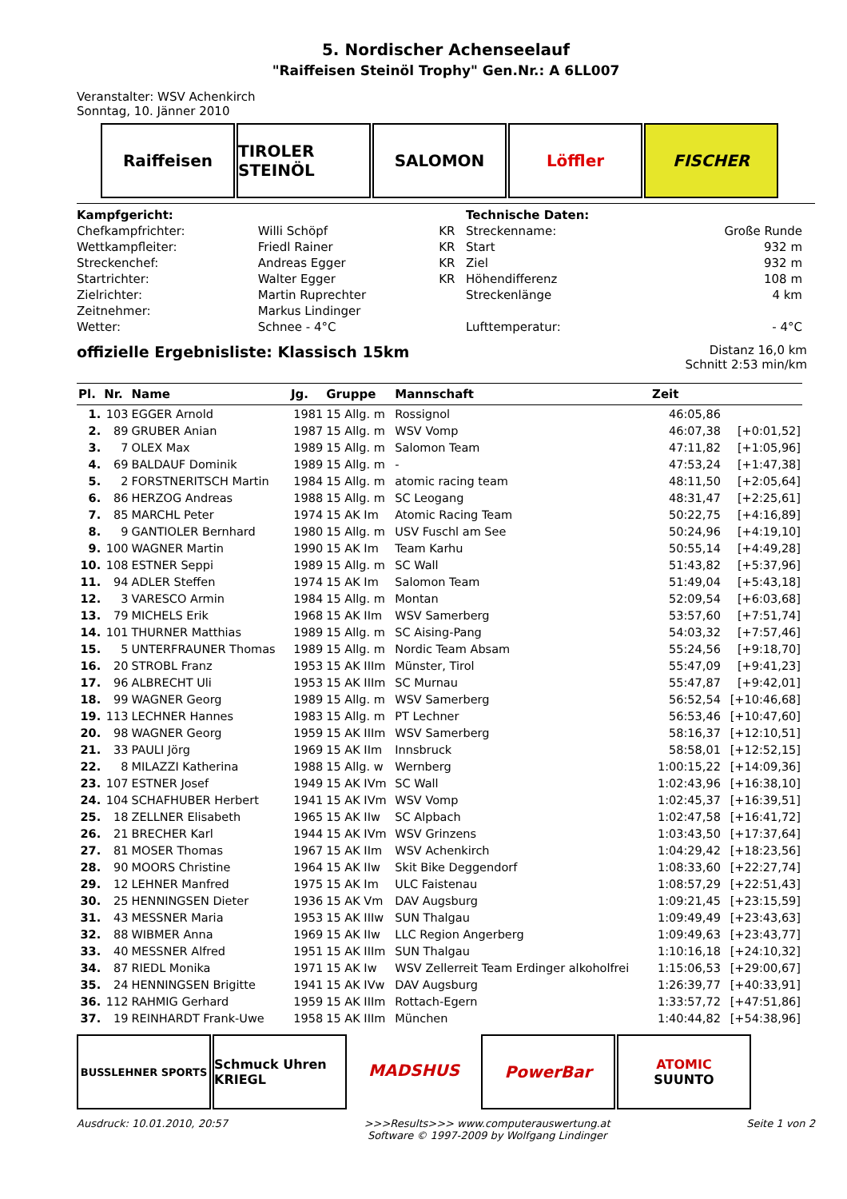5. Nordischer Achenseelauf
"Raiffeisen Steinöl Trophy" Gen.Nr.: A 6LL007
Veranstalter: WSV Achenkirch
Sonntag, 10. Jänner 2010
Raiffeisen TIROLER STEINÖL
SALOMON Löffler FISCHER
| Kampfgericht: | | | Technische Daten: | |
| Chefkampfrichter: | Willi Schöpf | KR | Streckenname: | Große Runde |
| Wettkampfleiter: | Friedl Rainer | KR | Start | 932 m |
| Streckenchef: | Andreas Egger | KR | Ziel | 932 m |
| Startrichter: | Walter Egger | KR | Höhendifferenz | 108 m |
| Zielrichter: | Martin Ruprechter | | Streckenlänge | 4 km |
| Zeitnehmer: | Markus Lindinger | | | |
| Wetter: | Schnee - 4°C | | Lufttemperatur: | - 4°C |
offizielle Ergebnisliste: Klassisch 15km
Distanz 16,0 km
Schnitt 2:53 min/km
| Pl. | Nr. | Name | Jg. | Gruppe | Mannschaft | Zeit | |
| --- | --- | --- | --- | --- | --- | --- | --- |
| 1. | 103 | EGGER Arnold | 1981 | 15 Allg. m | Rossignol | 46:05,86 | |
| 2. | 89 | GRUBER Anian | 1987 | 15 Allg. m | WSV Vomp | 46:07,38 | [+0:01,52] |
| 3. | 7 | OLEX Max | 1989 | 15 Allg. m | Salomon Team | 47:11,82 | [+1:05,96] |
| 4. | 69 | BALDAUF Dominik | 1989 | 15 Allg. m | - | 47:53,24 | [+1:47,38] |
| 5. | 2 | FORSTNERITSCH Martin | 1984 | 15 Allg. m | atomic racing team | 48:11,50 | [+2:05,64] |
| 6. | 86 | HERZOG Andreas | 1988 | 15 Allg. m | SC Leogang | 48:31,47 | [+2:25,61] |
| 7. | 85 | MARCHL Peter | 1974 | 15 AK Im | Atomic Racing Team | 50:22,75 | [+4:16,89] |
| 8. | 9 | GANTIOLER Bernhard | 1980 | 15 Allg. m | USV Fuschl am See | 50:24,96 | [+4:19,10] |
| 9. | 100 | WAGNER Martin | 1990 | 15 AK Im | Team Karhu | 50:55,14 | [+4:49,28] |
| 10. | 108 | ESTNER Seppi | 1989 | 15 Allg. m | SC Wall | 51:43,82 | [+5:37,96] |
| 11. | 94 | ADLER Steffen | 1974 | 15 AK Im | Salomon Team | 51:49,04 | [+5:43,18] |
| 12. | 3 | VARESCO Armin | 1984 | 15 Allg. m | Montan | 52:09,54 | [+6:03,68] |
| 13. | 79 | MICHELS Erik | 1968 | 15 AK IIm | WSV Samerberg | 53:57,60 | [+7:51,74] |
| 14. | 101 | THURNER Matthias | 1989 | 15 Allg. m | SC Aising-Pang | 54:03,32 | [+7:57,46] |
| 15. | 5 | UNTERFRAUNER Thomas | 1989 | 15 Allg. m | Nordic Team Absam | 55:24,56 | [+9:18,70] |
| 16. | 20 | STROBL Franz | 1953 | 15 AK IIIm | Münster, Tirol | 55:47,09 | [+9:41,23] |
| 17. | 96 | ALBRECHT Uli | 1953 | 15 AK IIIm | SC Murnau | 55:47,87 | [+9:42,01] |
| 18. | 99 | WAGNER Georg | 1989 | 15 Allg. m | WSV Samerberg | 56:52,54 | [+10:46,68] |
| 19. | 113 | LECHNER Hannes | 1983 | 15 Allg. m | PT Lechner | 56:53,46 | [+10:47,60] |
| 20. | 98 | WAGNER Georg | 1959 | 15 AK IIIm | WSV Samerberg | 58:16,37 | [+12:10,51] |
| 21. | 33 | PAULI Jörg | 1969 | 15 AK IIm | Innsbruck | 58:58,01 | [+12:52,15] |
| 22. | 8 | MILAZZI Katherina | 1988 | 15 Allg. w | Wernberg | 1:00:15,22 | [+14:09,36] |
| 23. | 107 | ESTNER Josef | 1949 | 15 AK IVm | SC Wall | 1:02:43,96 | [+16:38,10] |
| 24. | 104 | SCHAFHUBER Herbert | 1941 | 15 AK IVm | WSV Vomp | 1:02:45,37 | [+16:39,51] |
| 25. | 18 | ZELLNER Elisabeth | 1965 | 15 AK IIw | SC Alpbach | 1:02:47,58 | [+16:41,72] |
| 26. | 21 | BRECHER Karl | 1944 | 15 AK IVm | WSV Grinzens | 1:03:43,50 | [+17:37,64] |
| 27. | 81 | MOSER Thomas | 1967 | 15 AK IIm | WSV Achenkirch | 1:04:29,42 | [+18:23,56] |
| 28. | 90 | MOORS Christine | 1964 | 15 AK IIw | Skit Bike Deggendorf | 1:08:33,60 | [+22:27,74] |
| 29. | 12 | LEHNER Manfred | 1975 | 15 AK Im | ULC Faistenau | 1:08:57,29 | [+22:51,43] |
| 30. | 25 | HENNINGSEN Dieter | 1936 | 15 AK Vm | DAV Augsburg | 1:09:21,45 | [+23:15,59] |
| 31. | 43 | MESSNER Maria | 1953 | 15 AK IIIw | SUN Thalgau | 1:09:49,49 | [+23:43,63] |
| 32. | 88 | WIBMER Anna | 1969 | 15 AK IIw | LLC Region Angerberg | 1:09:49,63 | [+23:43,77] |
| 33. | 40 | MESSNER Alfred | 1951 | 15 AK IIIm | SUN Thalgau | 1:10:16,18 | [+24:10,32] |
| 34. | 87 | RIEDL Monika | 1971 | 15 AK Iw | WSV Zellerreit Team Erdinger alkoholfrei | 1:15:06,53 | [+29:00,67] |
| 35. | 24 | HENNINGSEN Brigitte | 1941 | 15 AK IVw | DAV Augsburg | 1:26:39,77 | [+40:33,91] |
| 36. | 112 | RAHMIG Gerhard | 1959 | 15 AK IIIm | Rottach-Egern | 1:33:57,72 | [+47:51,86] |
| 37. | 19 | REINHARDT Frank-Uwe | 1958 | 15 AK IIIm | München | 1:40:44,82 | [+54:38,96] |
BUSSLEHNER SPORTS
Schmuck Uhren KRIEGL
MADSHUS PowerBar
ATOMIC
SUUNTO
Ausdruck: 10.01.2010, 20:57 >>>Results>>> www.computerauswertung.at
Software © 1997-2009 by Wolfgang Lindinger Seite 1 von 2